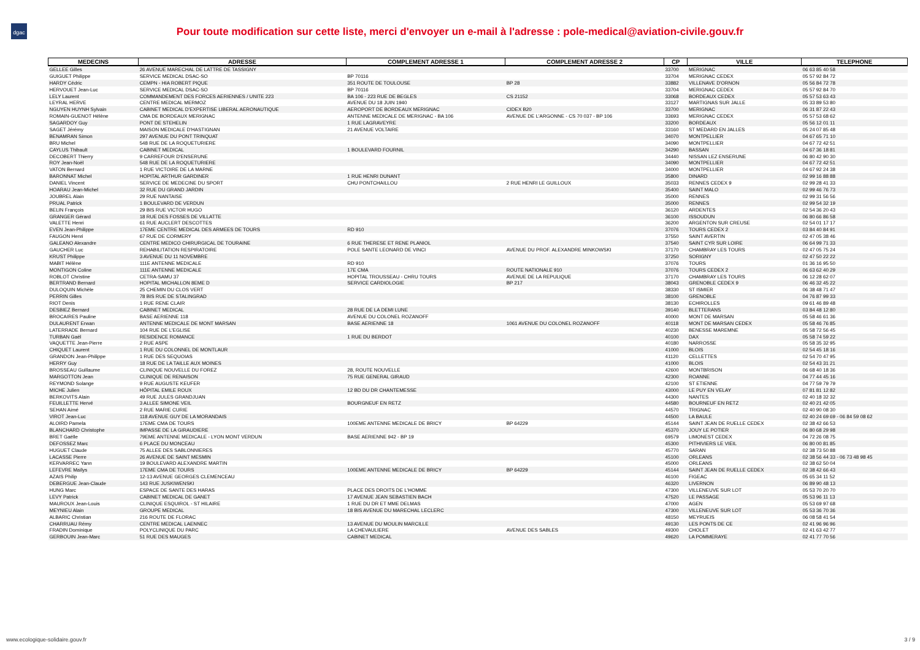dgac
Pour toute modification sur cette liste, merci d'envoyer un e-mail à l'adresse : pole-medical@aviation-civile.gouv.fr
| MEDECINS | ADRESSE | COMPLEMENT ADRESSE 1 | COMPLEMENT ADRESSE 2 | CP | VILLE | TELEPHONE |
| --- | --- | --- | --- | --- | --- | --- |
| GELLEE Gilles | 26 AVENUE MARECHAL DE LATTRE DE TASSIGNY | | | 33700 | MERIGNAC | 06 63 85 40 58 |
| GUIGUET Philippe | SERVICE MEDICAL DSAC-SO | BP 70116 | | 33704 | MERIGNAC CEDEX | 05 57 92 84 72 |
| HARDY Cédric | CEMPN - HIA ROBERT PIQUE | 351 ROUTE DE TOULOUSE | BP 28 | 33882 | VILLENAVE D'ORNON | 05 56 84 72 78 |
| HERVOUET Jean-Luc | SERVICE MEDICAL DSAC-SO | BP 70116 | | 33704 | MERIGNAC CEDEX | 05 57 92 84 70 |
| LELY Laurent | COMMANDEMENT DES FORCES AERIENNES / UNITE 223 | BA 106 - 223 RUE DE BEGLES | CS 21152 | 33068 | BORDEAUX CEDEX | 05 57 53 63 43 |
| LEYRAL HERVE | CENTRE MEDICAL MERMOZ | AVENUE DU 18 JUIN 1940 | | 33127 | MARTIGNAS SUR JALLE | 05 33 89 53 80 |
| NGUYEN HUYNH Sylvain | CABINET MEDICAL D'EXPERTISE LIBERAL AERONAUTIQUE | AEROPORT DE BORDEAUX MERIGNAC | CIDEX B20 | 33700 | MERIGNAC | 06 31 87 22 43 |
| ROMAIN-GUENOT Hélène | CMA DE BORDEAUX MERIGNAC | ANTENNE MEDICALE DE MERIGNAC - BA 106 | AVENUE DE L'ARGONNE - CS 70 037 - BP 106 | 33693 | MERIGNAC CEDEX | 05 57 53 68 62 |
| SAGARDOY Guy | PONT DE STEHELIN | 1 RUE LAGRAVEYRE | | 33200 | BORDEAUX | 05 56 12 01 11 |
| SAGET Jérémy | MAISON MEDICALE D'HASTIGNAN | 21 AVENUE VOLTAIRE | | 33160 | ST MEDARD EN JALLES | 05 24 07 85 48 |
| BENAMRAN Simon | 297 AVENUE DU PONT TRINQUAT | | | 34070 | MONTPELLIER | 04 67 65 71 10 |
| BRU Michel | 548 RUE DE LA ROQUETURIERE | | | 34090 | MONTPELLIER | 04 67 72 42 51 |
| CAYLUS Thibault | CABINET MEDICAL | 1 BOULEVARD FOURNIL | | 34290 | BASSAN | 04 67 36 18 81 |
| DECOBERT Thierry | 9 CARREFOUR D'ENSERUNE | | | 34440 | NISSAN LEZ ENSERUNE | 06 80 42 90 30 |
| ROY Jean-Noël | 548 RUE DE LA ROQUETURIERE | | | 34090 | MONTPELLIER | 04 67 72 42 51 |
| VATON Bernard | 1 RUE VICTOIRE DE LA MARNE | | | 34000 | MONTPELLIER | 04 67 92 24 38 |
| BARONNAT Michel | HOPITAL ARTHUR GARDINER | 1 RUE HENRI DUNANT | | 35800 | DINARD | 02 99 16 88 88 |
| DANIEL Vincent | SERVICE DE MEDECINE DU SPORT | CHU PONTCHAILLOU | 2 RUE HENRI LE GUILLOUX | 35033 | RENNES CEDEX 9 | 02 99 28 41 33 |
| HOARAU Jean-Michel | 32 RUE DU GRAND JARDIN | | | 35400 | SAINT MALO | 02 99 46 76 73 |
| JOUBREL Alain | 29 RUE NANTAISE | | | 35000 | RENNES | 02 99 31 56 56 |
| PRUAL Patrick | 1 BOULEVARD DE VERDUN | | | 35000 | RENNES | 02 99 54 32 19 |
| BELIN François | 29 BIS RUE VICTOR HUGO | | | 36120 | ARDENTES | 02 54 36 20 43 |
| GRANGER Gérard | 18 RUE DES FOSSES DE VILLATTE | | | 36100 | ISSOUDUN | 06 80 66 86 58 |
| VALETTE Henri | 61 RUE AUCLERT DESCOTTES | | | 36200 | ARGENTON SUR CREUSE | 02 54 01 17 17 |
| EVEN Jean-Philippe | 17EME CENTRE MEDICAL DES ARMEES DE TOURS | RD 910 | | 37076 | TOURS CEDEX 2 | 03 84 40 84 91 |
| FAUGON Henri | 67 RUE DE CORMERY | | | 37550 | SAINT AVERTIN | 02 47 05 38 46 |
| GALEANO Alexandre | CENTRE MEDICO CHIRURGICAL DE TOURAINE | 6 RUE THERESE ET RENE PLANIOL | | 37540 | SAINT CYR SUR LOIRE | 06 64 99 71 33 |
| GAUCHER Luc | REHABILITATION RESPIRATOIRE | POLE SANTE LEONARD DE VINCI | AVENUE DU PROF. ALEXANDRE MINKOWSKI | 37170 | CHAMBRAY LES TOURS | 02 47 05 75 24 |
| KRUST Philippe | 3 AVENUE DU 11 NOVEMBRE | | | 37250 | SORIGNY | 02 47 50 22 22 |
| MABIT Hélène | 111E ANTENNE MEDICALE | RD 910 | | 37076 | TOURS | 01 36 16 95 50 |
| MONTIGON Coline | 111E ANTENNE MEDICALE | 17E CMA | ROUTE NATIONALE 910 | 37076 | TOURS CEDEX 2 | 06 63 62 40 29 |
| ROBLOT Christine | CETRA-SAMU 37 | HOPITAL TROUSSEAU - CHRU TOURS | AVENUE DE LA REPULIQUE | 37170 | CHAMBRAY LES TOURS | 06 12 28 62 07 |
| BERTRAND Bernard | HOPITAL MICHALLON 8EME D | SERVICE CARDIOLOGIE | BP 217 | 38043 | GRENOBLE CEDEX 9 | 06 46 32 45 22 |
| DULOQUIN Michèle | 25 CHEMIN DU CLOS VERT | | | 38330 | ST ISMIER | 06 38 48 71 47 |
| PERRIN Gilles | 78 BIS RUE DE STALINGRAD | | | 38100 | GRENOBLE | 04 76 87 99 33 |
| RIOT Denis | 1 RUE RENE CLAIR | | | 38130 | ECHIROLLES | 09 61 46 89 48 |
| DESBIEZ Bernard | CABINET MEDICAL | 28 RUE DE LA DEMI LUNE | | 39140 | BLETTERANS | 03 84 48 12 80 |
| BROCAIRES Pauline | BASE AERIENNE 118 | AVENUE DU COLONEL ROZANOFF | | 40000 | MONT DE MARSAN | 05 58 46 61 36 |
| DULAURENT Erwan | ANTENNE MEDICALE DE MONT MARSAN | BASE AERIENNE 18 | 1061 AVENUE DU COLONEL ROZANOFF | 40118 | MONT DE MARSAN CEDEX | 05 58 46 76 85 |
| LATERRADE Bernard | 104 RUE DE L'EGLISE | | | 40230 | BENESSE MAREMNE | 05 58 72 56 45 |
| TURBAN Gaël | RESIDENCE ROMANCE | 1 RUE DU BERDOT | | 40100 | DAX | 05 58 74 59 22 |
| VAQUETTE Jean-Pierre | 2 RUE ASPE | | | 40180 | NARROSSE | 05 58 35 32 95 |
| CHIQUET Laurent | 1 RUE DU COLONNEL DE MONTLAUR | | | 41000 | BLOIS | 02 54 45 18 16 |
| GRANDON Jean-Philippe | 1 RUE DES SEQUOIAS | | | 41120 | CELLETTES | 02 54 70 47 95 |
| HERRY Guy | 18 RUE DE LA TAILLE AUX MOINES | | | 41000 | BLOIS | 02 54 43 31 21 |
| BROSSEAU Guillaume | CLINIQUE NOUVELLE DU FOREZ | 28, ROUTE NOUVELLE | | 42600 | MONTBRISON | 06 68 40 18 36 |
| MARGOTTON Jean | CLINIQUE DE RENAISON | 75 RUE GENERAL GIRAUD | | 42300 | ROANNE | 04 77 44 45 16 |
| REYMOND Solange | 9 RUE AUGUSTE KEUFER | | | 42100 | ST ETIENNE | 04 77 59 79 79 |
| MICHE Julien | HÔPITAL EMILE ROUX | 12 BD DU DR CHANTEMESSE | | 43000 | LE PUY EN VELAY | 07 81 81 12 82 |
| BERKOVITS Alain | 49 RUE JULES GRANDJUAN | | | 44300 | NANTES | 02 40 18 32 32 |
| FEUILLETTE Hervé | 3 ALLEE SIMONE VEIL | BOURGNEUF EN RETZ | | 44580 | BOURNEUF EN RETZ | 02 40 21 42 05 |
| SEHAN Aimé | 2 RUE MARIE CURIE | | | 44570 | TRIGNAC | 02 40 90 08 30 |
| VIROT Jean-Luc | 118 AVENUE GUY DE LA MORANDAIS | | | 44500 | LA BAULE | 02 40 24 69 69 - 06 84 59 08 62 |
| ALOIRD Pamela | 17EME CMA DE TOURS | 100EME ANTENNE MEDICALE DE BRICY | BP 64229 | 45144 | SAINT JEAN DE RUELLE CEDEX | 02 38 42 66 53 |
| BLANCHARD Christophe | IMPASSE DE LA GIRAUDIERE | | | 45370 | JOUY LE POTIER | 06 80 68 29 98 |
| BRET Gaëlle | 79EME ANTENNE MEDICALE - LYON MONT VERDUN | BASE AERIENNE 942 - BP 19 | | 69579 | LIMONEST CEDEX | 04 72 26 08 75 |
| DEFOSSEZ Marc | 6 PLACE DU MONCEAU | | | 45300 | PITHIVIERS LE VIEIL | 06 80 00 81 85 |
| HUGUET Claude | 75 ALLEE DES SABLONNIERES | | | 45770 | SARAN | 02 38 73 50 88 |
| LACASSE Pierre | 26 AVENUE DE SAINT MESMIN | | | 45100 | ORLEANS | 02 38 56 44 33 - 06 73 48 98 45 |
| KERVARREC Yann | 19 BOULEVARD ALEXANDRE MARTIN | | | 45000 | ORLEANS | 02 38 62 50 04 |
| LEFEVRE Maïlys | 17EME CMA DE TOURS | 100EME ANTENNE MEDICALE DE BRICY | BP 64229 | 45144 | SAINT JEAN DE RUELLE CEDEX | 02 38 42 66 43 |
| AZAIS Philip | 12-13 AVENUE GEORGES CLEMENCEAU | | | 46100 | FIGEAC | 05 65 34 11 52 |
| DEBERGUE Jean-Claude | 143 RUE JUSKIWENSKI | | | 46320 | LIVERNON | 06 89 90 48 13 |
| HUNG Marc | ESPACE DE SANTE DES HARAS | PLACE DES DROITS DE L'HOMME | | 47300 | VILLENEUVE SUR LOT | 05 53 70 20 70 |
| LEVY Patrick | CABINET MEDICAL DE GANET | 17 AVENUE JEAN SEBASTIEN BACH | | 47520 | LE PASSAGE | 05 53 96 11 13 |
| MAUROUX Jean-Louis | CLINIQUE ESQUIROL - ST HILAIRE | 1 RUE DU DR ET MME DELMAS | | 47000 | AGEN | 05 53 69 97 68 |
| MEYNIEU Alain | GROUPE MEDICAL | 18 BIS AVENUE DU MARECHAL LECLERC | | 47300 | VILLENEUVE SUR LOT | 05 53 36 70 36 |
| ALBARIC Christian | 216 ROUTE DE FLORAC | | | 48150 | MEYRUEIS | 06 08 58 41 54 |
| CHARRUAU Rémy | CENTRE MEDICAL LAENNEC | 13 AVENUE DU MOULIN MARCILLE | | 49130 | LES PONTS DE CE | 02 41 96 96 96 |
| FRADIN Dominique | POLYCLINIQUE DU PARC | LA CHEVAULIERE | AVENUE DES SABLES | 49300 | CHOLET | 02 41 63 42 77 |
| GERBOUIN Jean-Marc | 51 RUE DES MAUGES | CABINET MEDICAL | | 49620 | LA POMMERAYE | 02 41 77 70 56 |
www.ecologique-solidaire.gouv.fr
3 / 9